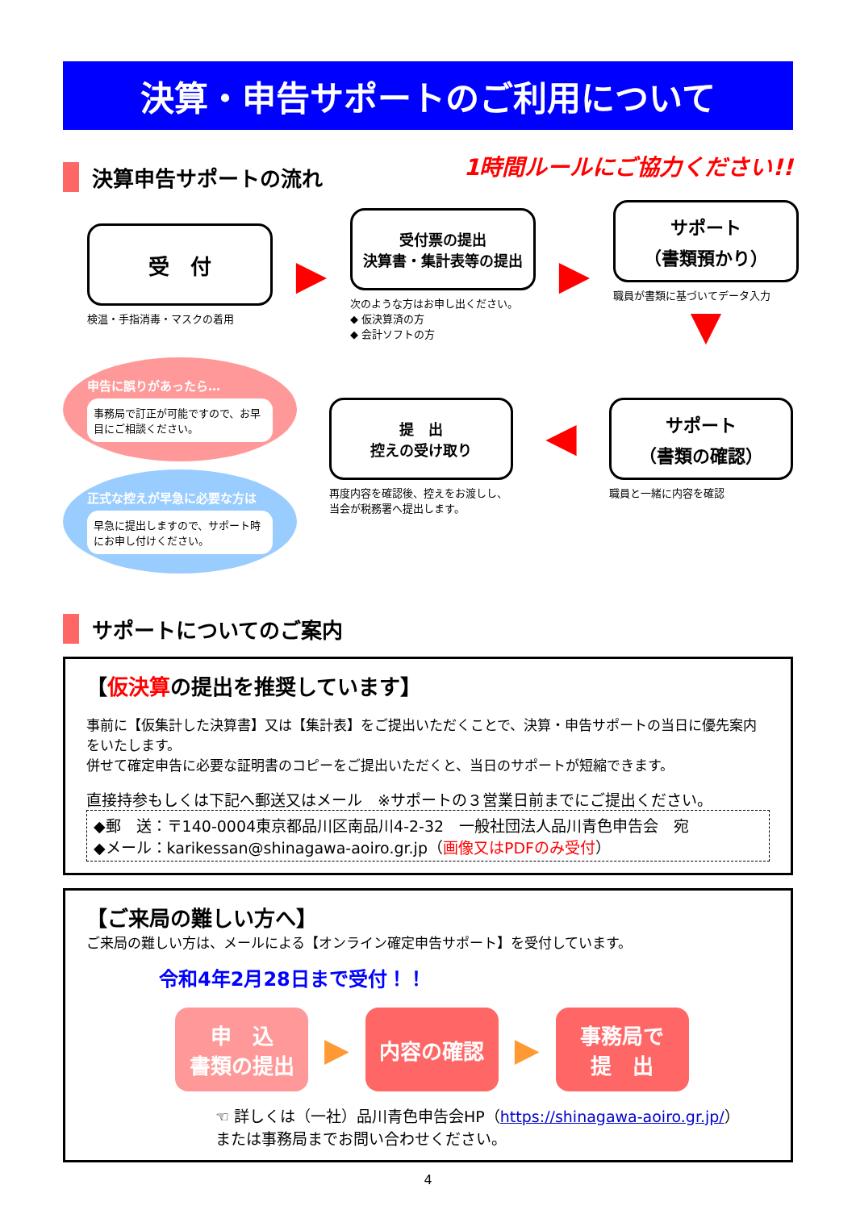決算・申告サポートのご利用について
決算申告サポートの流れ
1時間ルールにご協力ください!!
受　付
検温・手指消毒・マスクの着用
▶
受付票の提出
決算書・集計表等の提出
次のような方はお申し出ください。
◆ 仮決算済の方
◆ 会計ソフトの方
▶
サポート
（書類預かり）
職員が書類に基づいてデータ入力
▼
申告に誤りがあったら…
事務局で訂正が可能ですので、お早目にご相談ください。
正式な控えが早急に必要な方は
早急に提出しますので、サポート時にお申し付けください。
提　出
控えの受け取り
再度内容を確認後、控えをお渡しし、当会が税務署へ提出します。
◀
サポート
（書類の確認）
職員と一緒に内容を確認
サポートについてのご案内
【仮決算の提出を推奨しています】
事前に【仮集計した決算書】又は【集計表】をご提出いただくことで、決算・申告サポートの当日に優先案内をいたします。
併せて確定申告に必要な証明書のコピーをご提出いただくと、当日のサポートが短縮できます。
直接持参もしくは下記へ郵送又はメール　※サポートの３営業日前までにご提出ください。
◆郵　送：〒140-0004東京都品川区南品川4-2-32　一般社団法人品川青色申告会　宛
◆メール：karikessan@shinagawa-aoiro.gr.jp（画像又はPDFのみ受付）
【ご来局の難しい方へ】
ご来局の難しい方は、メールによる【オンライン確定申告サポート】を受付しています。
令和4年2月28日まで受付！！
申　込
書類の提出
▶
内容の確認
▶
事務局で
提　出
☜ 詳しくは（一社）品川青色申告会HP（https://shinagawa-aoiro.gr.jp/）
または事務局までお問い合わせください。
4